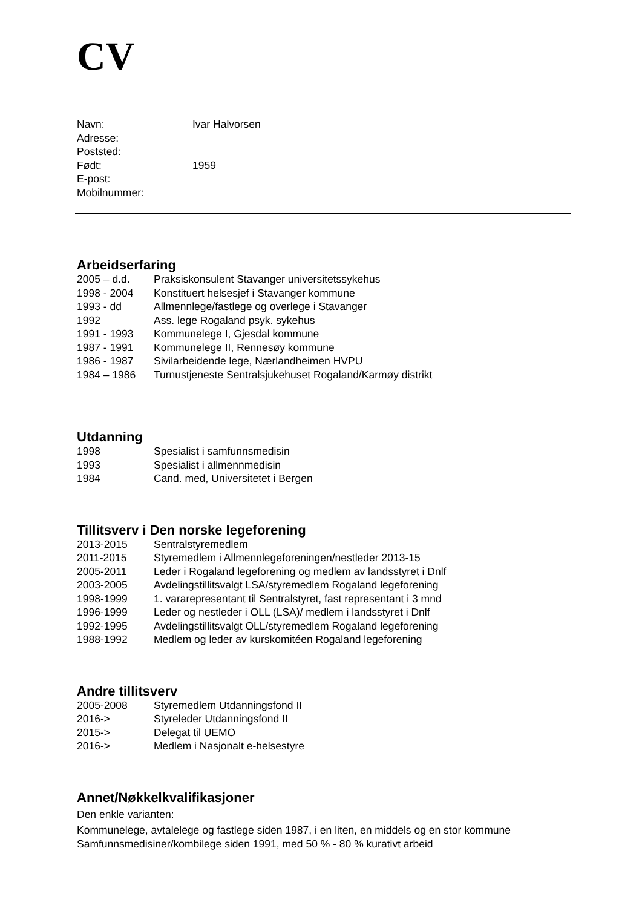CV
Navn: Ivar Halvorsen
Adresse:
Poststed:
Født: 1959
E-post:
Mobilnummer:
Arbeidserfaring
2005 – d.d. Praksiskonsulent Stavanger universitetssykehus
1998 - 2004 Konstituert helsesjef i Stavanger kommune
1993 - dd Allmennlege/fastlege og overlege i Stavanger
1992 Ass. lege Rogaland psyk. sykehus
1991 - 1993 Kommunelege I, Gjesdal kommune
1987 - 1991 Kommunelege II, Rennesøy kommune
1986 - 1987 Sivilarbeidende lege, Nærlandheimen HVPU
1984 – 1986 Turnustjeneste Sentralsjukehuset Rogaland/Karmøy distrikt
Utdanning
1998 Spesialist i samfunnsmedisin
1993 Spesialist i allmennmedisin
1984 Cand. med, Universitetet i Bergen
Tillitsverv i Den norske legeforening
2013-2015 Sentralstyremedlem
2011-2015 Styremedlem i Allmennlegeforeningen/nestleder 2013-15
2005-2011 Leder i Rogaland legeforening og medlem av landsstyret i Dnlf
2003-2005 Avdelingstillitsvalgt LSA/styremedlem Rogaland legeforening
1998-1999 1. vararepresentant til Sentralstyret, fast representant i 3 mnd
1996-1999 Leder og nestleder i OLL (LSA)/ medlem i landsstyret i Dnlf
1992-1995 Avdelingstillitsvalgt OLL/styremedlem Rogaland legeforening
1988-1992 Medlem og leder av kurskomitéen Rogaland legeforening
Andre tillitsverv
2005-2008 Styremedlem Utdanningsfond II
2016-> Styreleder Utdanningsfond II
2015-> Delegat til UEMO
2016-> Medlem i Nasjonalt e-helsestyre
Annet/Nøkkelkvalifikasjoner
Den enkle varianten:
Kommunelege, avtalelege og fastlege siden 1987, i en liten, en middels og en stor kommune
Samfunnsmedisiner/kombilege siden 1991, med 50 % - 80 % kurativt arbeid